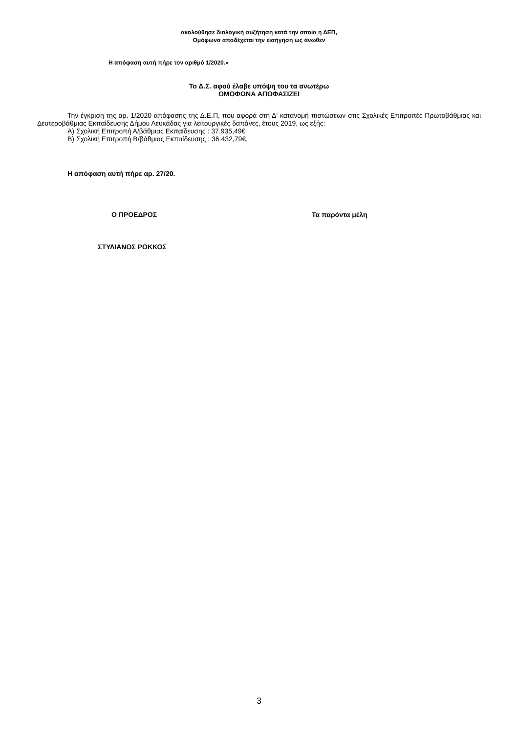ακολούθησε διαλογική συζήτηση κατά την οποία η ΔΕΠ,
Ομόφωνα αποδέχεται την εισήγηση ως άνωθεν
Η απόφαση αυτή πήρε τον αριθμό 1/2020.»
Το Δ.Σ. αφού έλαβε υπόψη του τα ανωτέρω
ΟΜΟΦΩΝΑ ΑΠΟΦΑΣΙΖΕΙ
Την έγκριση της αρ. 1/2020 απόφασης της Δ.Ε.Π, που αφορά στη Δ' κατανομή πιστώσεων στις Σχολικές Επιτροπές Πρωτοβάθμιας και Δευτεροβάθμιας Εκπαίδευσης Δήμου Λευκάδας για λειτουργικές δαπάνες, έτους 2019, ως εξής:
Α) Σχολική Επιτροπή Α/βάθμιας Εκπαίδευσης : 37.935,49€
Β) Σχολική Επιτροπή Β/βάθμιας Εκπαίδευσης : 36.432,79€.
Η απόφαση αυτή πήρε αρ. 27/20.
Ο ΠΡΟΕΔΡΟΣ Τα παρόντα μέλη
ΣΤΥΛΙΑΝΟΣ ΡΟΚΚΟΣ
3